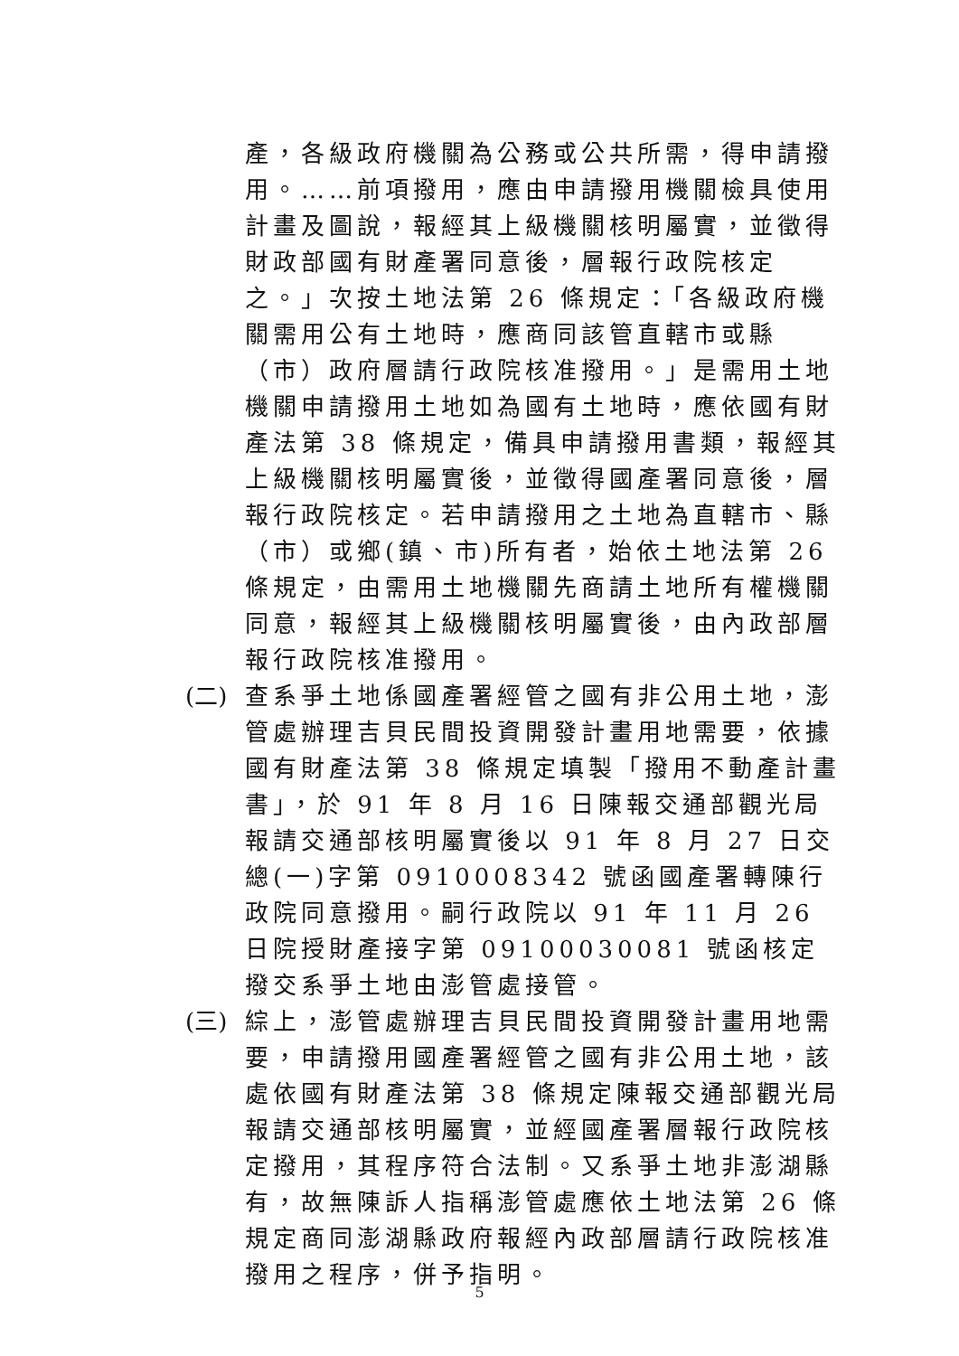產，各級政府機關為公務或公共所需，得申請撥用。……前項撥用，應由申請撥用機關檢具使用計畫及圖說，報經其上級機關核明屬實，並徵得財政部國有財產署同意後，層報行政院核定之。」次按土地法第 26 條規定：「各級政府機關需用公有土地時，應商同該管直轄市或縣（市）政府層請行政院核准撥用。」是需用土地機關申請撥用土地如為國有土地時，應依國有財產法第 38 條規定，備具申請撥用書類，報經其上級機關核明屬實後，並徵得國產署同意後，層報行政院核定。若申請撥用之土地為直轄市、縣（市）或鄉(鎮、市)所有者，始依土地法第 26 條規定，由需用土地機關先商請土地所有權機關同意，報經其上級機關核明屬實後，由內政部層報行政院核准撥用。
(二) 查系爭土地係國產署經管之國有非公用土地，澎管處辦理吉貝民間投資開發計畫用地需要，依據國有財產法第 38 條規定填製「撥用不動產計畫書」，於 91 年 8 月 16 日陳報交通部觀光局報請交通部核明屬實後以 91 年 8 月 27 日交總(一)字第 0910008342 號函國產署轉陳行政院同意撥用。嗣行政院以 91 年 11 月 26 日院授財產接字第 09100030081 號函核定撥交系爭土地由澎管處接管。
(三) 綜上，澎管處辦理吉貝民間投資開發計畫用地需要，申請撥用國產署經管之國有非公用土地，該處依國有財產法第 38 條規定陳報交通部觀光局報請交通部核明屬實，並經國產署層報行政院核定撥用，其程序符合法制。又系爭土地非澎湖縣有，故無陳訴人指稱澎管處應依土地法第 26 條規定商同澎湖縣政府報經內政部層請行政院核准撥用之程序，併予指明。
5